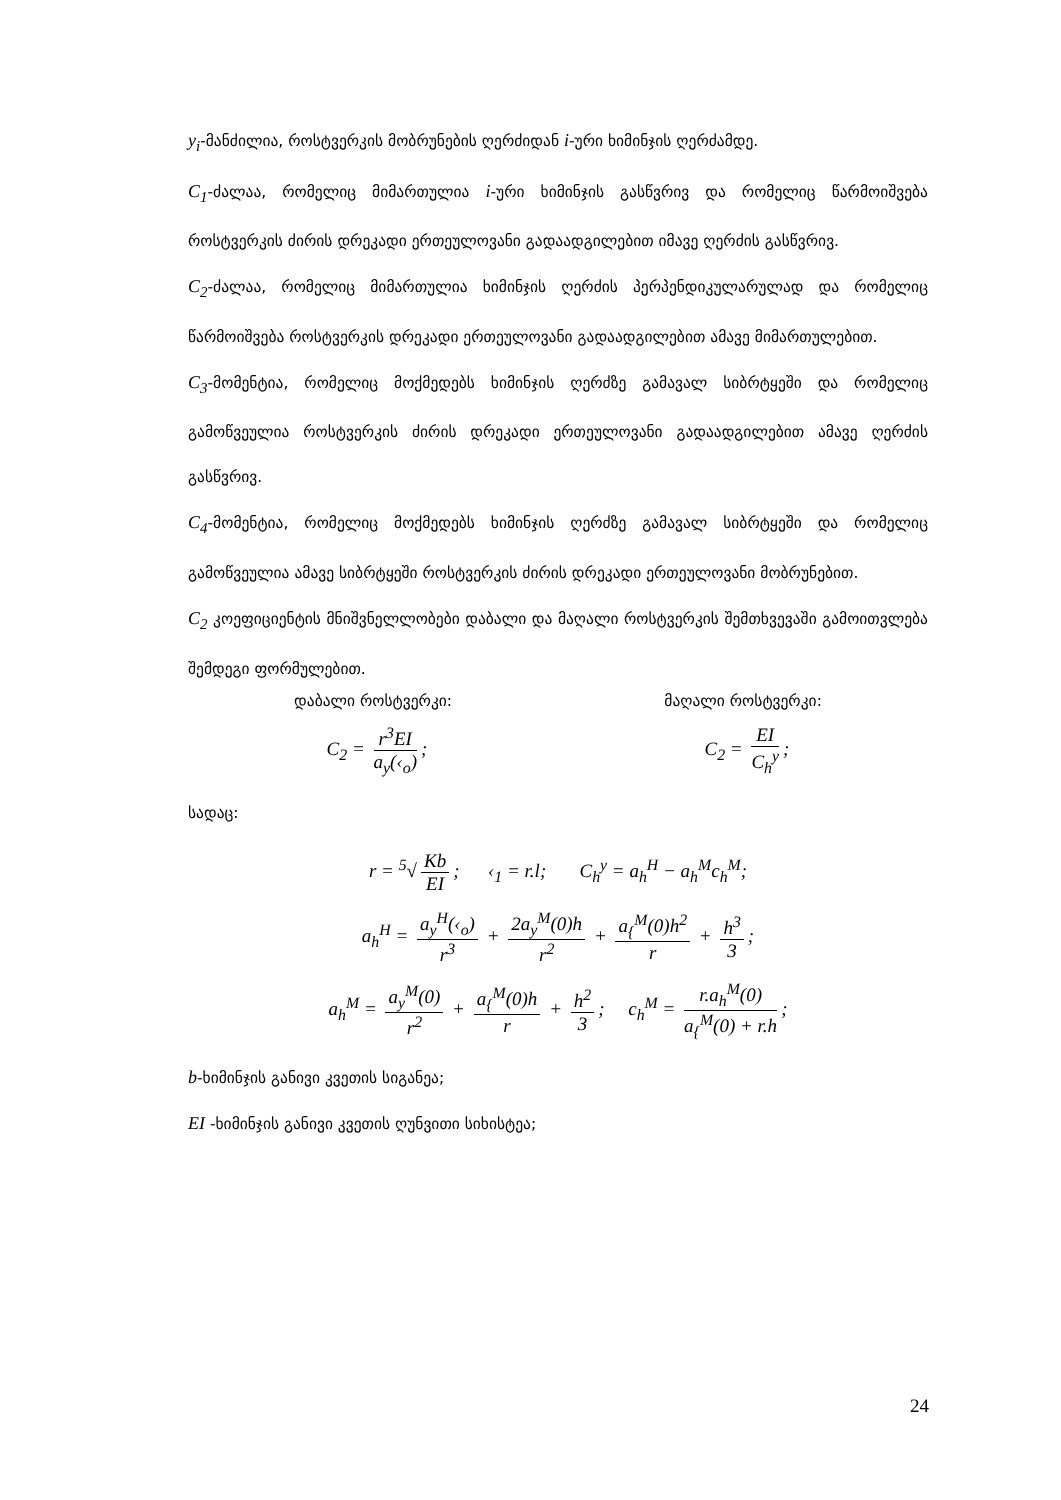y<sub>i</sub>-მანძილია, როსტვერკის მობრუნების ღერძიდან i-ური ხიმინჯის ღერძამდე.
C<sub>1</sub>-ძალაა, რომელიც მიმართულია i-ური ხიმინჯის გასწვრივ და რომელიც წარმოიშვება როსტვერკის ძირის დრეკადი ერთეულოვანი გადაადგილებით იმავე ღერძის გასწვრივ.
C<sub>2</sub>-ძალაა, რომელიც მიმართულია ხიმინჯის ღერძის პერპენდიკულარულად და რომელიც წარმოიშვება როსტვერკის დრეკადი ერთეულოვანი გადაადგილებით ამავე მიმართულებით.
C<sub>3</sub>-მომენტია, რომელიც მოქმედებს ხიმინჯის ღერძზე გამავალ სიბრტყეში და რომელიც გამოწვეულია როსტვერკის ძირის დრეკადი ერთეულოვანი გადაადგილებით ამავე ღერძის გასწვრივ.
C<sub>4</sub>-მომენტია, რომელიც მოქმედებს ხიმინჯის ღერძზე გამავალ სიბრტყეში და რომელიც გამოწვეულია ამავე სიბრტყეში როსტვერკის ძირის დრეკადი ერთეულოვანი მობრუნებით.
C<sub>2</sub> კოეფიციენტის მნიშვნელლობები დაბალი და მაღალი როსტვერკის შემთხვევაში გამოითვლება შემდეგი ფორმულებით.
დაბალი როსტვერკი: მაღალი როსტვერკი:
C<sub>2</sub> = r<sup>3</sup>EI a<sub>y</sub>(‹<sub>o</sub>); C<sub>2</sub> = EI C<sub>h</sub><sup>y</sup>;
სადაც:
r = <sup>5</sup>√ Kb EI; ‹<sub>1</sub> = r.l; C<sub>h</sub><sup>y</sup> = a<sub>h</sub><sup>H</sup> − a<sub>h</sub><sup>M</sup>c<sub>h</sub><sup>M</sup>;
a<sub>h</sub><sup>H</sup> = a<sub>y</sub><sup>H</sup>(‹<sub>o</sub>) r<sup>3</sup> + 2a<sub>y</sub><sup>M</sup>(0)h r<sup>2</sup> + a<sub>{</sub><sup>M</sup>(0)h<sup>2</sup> r + h<sup>3</sup> 3;
a<sub>h</sub><sup>M</sup> = a<sub>y</sub><sup>M</sup>(0) r<sup>2</sup> + a<sub>{</sub><sup>M</sup>(0)h r + h<sup>2</sup> 3; c<sub>h</sub><sup>M</sup> = r.a<sub>h</sub><sup>M</sup>(0) a<sub>{</sub><sup>M</sup>(0) + r.h;
b-ხიმინჯის განივი კვეთის სიგანეა;
EI -ხიმინჯის განივი კვეთის ღუნვითი სიხისტეა;
24